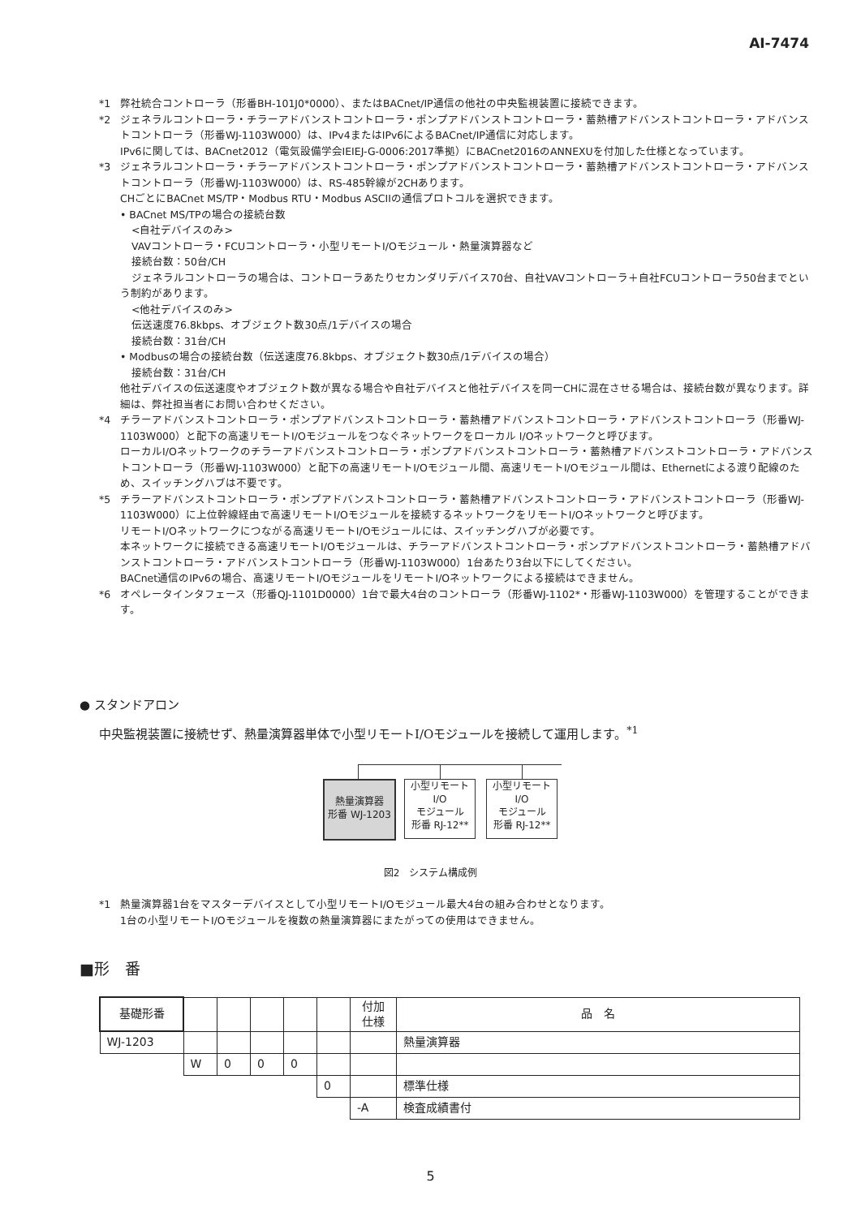AI-7474
*1 弊社統合コントローラ（形番BH-101J0*0000）、またはBACnet/IP通信の他社の中央監視装置に接続できます。
*2 ジェネラルコントローラ・チラーアドバンストコントローラ・ポンプアドバンストコントローラ・蓄熱槽アドバンストコントローラ・アドバンストコントローラ（形番WJ-1103W000）は、IPv4またはIPv6によるBACnet/IP通信に対応します。
IPv6に関しては、BACnet2012（電気設備学会IEIEJ-G-0006:2017準拠）にBACnet2016のANNEXUを付加した仕様となっています。
*3 ジェネラルコントローラ・チラーアドバンストコントローラ・ポンプアドバンストコントローラ・蓄熱槽アドバンストコントローラ・アドバンストコントローラ（形番WJ-1103W000）は、RS-485幹線が2CHあります。
CHごとにBACnet MS/TP・Modbus RTU・Modbus ASCIIの通信プロトコルを選択できます。
• BACnet MS/TPの場合の接続台数
<自社デバイスのみ>
VAVコントローラ・FCUコントローラ・小型リモートI/Oモジュール・熱量演算器など
接続台数：50台/CH
ジェネラルコントローラの場合は、コントローラあたりセカンダリデバイス70台、自社VAVコントローラ＋自社FCUコントローラ50台までという制約があります。
<他社デバイスのみ>
伝送速度76.8kbps、オブジェクト数30点/1デバイスの場合
接続台数：31台/CH
• Modbusの場合の接続台数（伝送速度76.8kbps、オブジェクト数30点/1デバイスの場合）
接続台数：31台/CH
他社デバイスの伝送速度やオブジェクト数が異なる場合や自社デバイスと他社デバイスを同一CHに混在させる場合は、接続台数が異なります。詳細は、弊社担当者にお問い合わせください。
*4 チラーアドバンストコントローラ・ポンプアドバンストコントローラ・蓄熱槽アドバンストコントローラ・アドバンストコントローラ（形番WJ-1103W000）と配下の高速リモートI/Oモジュールをつなぐネットワークをローカル I/Oネットワークと呼びます。
ローカルI/Oネットワークのチラーアドバンストコントローラ・ポンプアドバンストコントローラ・蓄熱槽アドバンストコントローラ・アドバンストコントローラ（形番WJ-1103W000）と配下の高速リモートI/Oモジュール間、高速リモートI/Oモジュール間は、Ethernetによる渡り配線のため、スイッチングハブは不要です。
*5 チラーアドバンストコントローラ・ポンプアドバンストコントローラ・蓄熱槽アドバンストコントローラ・アドバンストコントローラ（形番WJ-1103W000）に上位幹線経由で高速リモートI/Oモジュールを接続するネットワークをリモートI/Oネットワークと呼びます。
リモートI/Oネットワークにつながる高速リモートI/Oモジュールには、スイッチングハブが必要です。
本ネットワークに接続できる高速リモートI/Oモジュールは、チラーアドバンストコントローラ・ポンプアドバンストコントローラ・蓄熱槽アドバンストコントローラ・アドバンストコントローラ（形番WJ-1103W000）1台あたり3台以下にしてください。
BACnet通信のIPv6の場合、高速リモートI/OモジュールをリモートI/Oネットワークによる接続はできません。
*6 オペレータインタフェース（形番QJ-1101D0000）1台で最大4台のコントローラ（形番WJ-1102*・形番WJ-1103W000）を管理することができます。
● スタンドアロン
中央監視装置に接続せず、熱量演算器単体で小型リモートI/Oモジュールを接続して運用します。<sup>*1</sup>
熱量演算器
形番 WJ-1203
小型リモート
I/O
モジュール
形番 RJ-12**
小型リモート
I/O
モジュール
形番 RJ-12**
図2　システム構成例
*1 熱量演算器1台をマスターデバイスとして小型リモートI/Oモジュール最大4台の組み合わせとなります。
1台の小型リモートI/Oモジュールを複数の熱量演算器にまたがっての使用はできません。
■形　番
| 基礎形番 | | | | | | 付加 仕様 | 品 名 |
| --- | --- | --- | --- | --- | --- | --- | --- |
| WJ-1203 | | | | | | | 熱量演算器 |
| | W | 0 | 0 | 0 | | | |
| | | | | | 0 | | 標準仕様 |
| | | | | | | -A | 検査成績書付 |
5